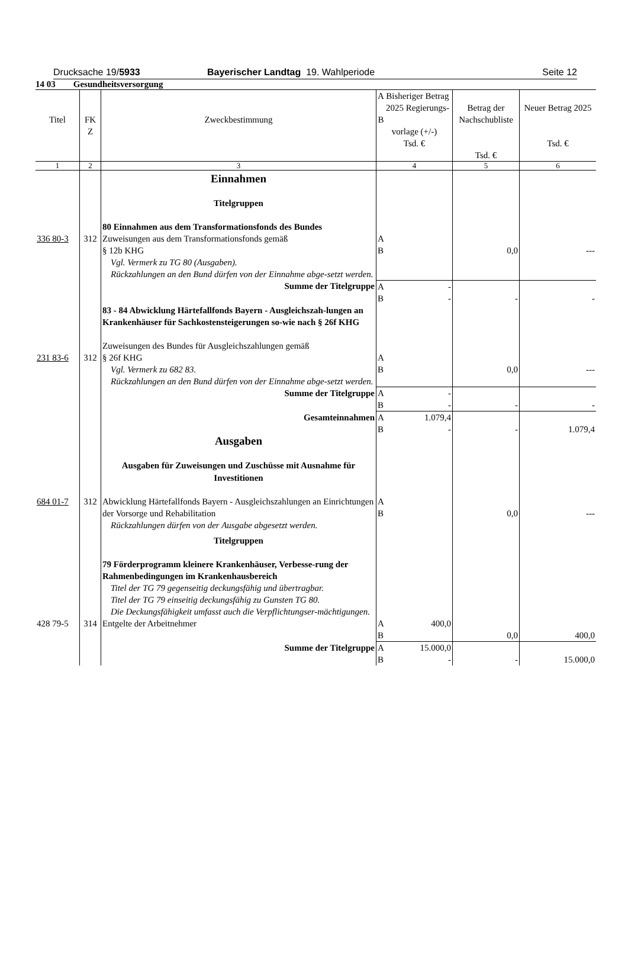Drucksache 19/5933 Bayerischer Landtag 19. Wahlperiode Seite 12
14 03 Gesundheitsversorgung
| Titel | FK Z | Zweckbestimmung | A B Bisheriger Betrag 2025 Regierungs- vorlage (+/-) Tsd. € | Betrag der Nachschubliste Tsd. € | Neuer Betrag 2025 Tsd. € |
| --- | --- | --- | --- | --- | --- |
| 1 | 2 | 3 | 4 | 5 | 6 |
| | | Einnahmen Titelgruppen | | | |
| 336 80-3 | 312 | 80 Einnahmen aus dem Transformationsfonds des Bundes Zuweisungen aus dem Transformationsfonds gemäß § 12b KHG Vgl. Vermerk zu TG 80 (Ausgaben). Rückzahlungen an den Bund dürfen von der Einnahme abge-setzt werden. | A B | 0,0 | --- |
| | | Summe der Titelgruppe | A B - - | - | - |
| 231 83-6 | 312 | 83 - 84 Abwicklung Härtefallfonds Bayern - Ausgleichszah-lungen an Krankenhäuser für Sachkostensteigerungen so-wie nach § 26f KHG Zuweisungen des Bundes für Ausgleichszahlungen gemäß § 26f KHG Vgl. Vermerk zu 682 83. Rückzahlungen an den Bund dürfen von der Einnahme abge-setzt werden. | A B | 0,0 | --- |
| | | Summe der Titelgruppe | A B - - | - | - |
| | | Gesamteinnahmen | A B 1.079,4 - | - | 1.079,4 |
| | | Ausgaben Ausgaben für Zuweisungen und Zuschüsse mit Ausnahme für Investitionen | | | |
| 684 01-7 | 312 | Abwicklung Härtefallfonds Bayern - Ausgleichszahlungen an Einrichtungen der Vorsorge und Rehabilitation Rückzahlungen dürfen von der Ausgabe abgesetzt werden. Titelgruppen 79 Förderprogramm kleinere Krankenhäuser, Verbesse-rung der Rahmenbedingungen im Krankenhausbereich Titel der TG 79 gegenseitig deckungsfähig und übertragbar. Titel der TG 79 einseitig deckungsfähig zu Gunsten TG 80. Die Deckungsfähigkeit umfasst auch die Verpflichtungser-mächtigungen. | A B | 0,0 | --- |
| 428 79-5 | 314 | Entgelte der Arbeitnehmer | A B 400,0 | 0,0 | 400,0 |
| | | Summe der Titelgruppe | A B 15.000,0 - | - | 15.000,0 |